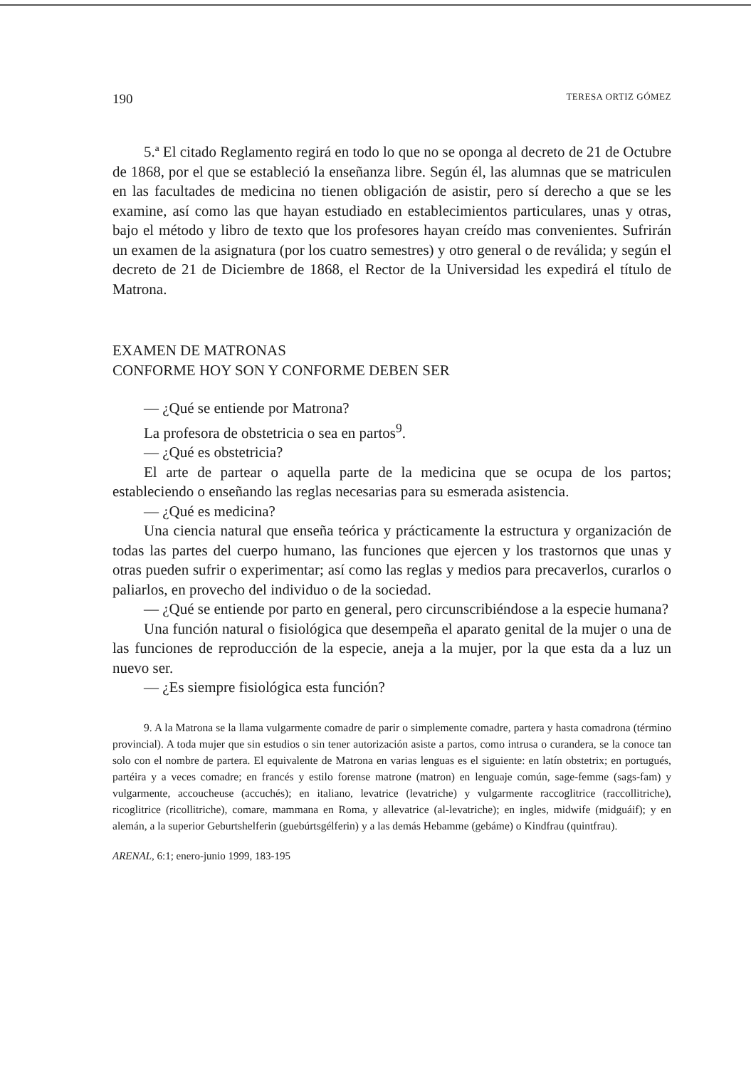190 TERESA ORTIZ GÓMEZ
5.ª El citado Reglamento regirá en todo lo que no se oponga al decreto de 21 de Octubre de 1868, por el que se estableció la enseñanza libre. Según él, las alumnas que se matriculen en las facultades de medicina no tienen obligación de asistir, pero sí derecho a que se les examine, así como las que hayan estudiado en establecimientos particulares, unas y otras, bajo el método y libro de texto que los profesores hayan creído mas convenientes. Sufrirán un examen de la asignatura (por los cuatro semestres) y otro general o de reválida; y según el decreto de 21 de Diciembre de 1868, el Rector de la Universidad les expedirá el título de Matrona.
EXAMEN DE MATRONAS
CONFORME HOY SON Y CONFORME DEBEN SER
— ¿Qué se entiende por Matrona?
La profesora de obstetricia o sea en partos<sup>9</sup>.
— ¿Qué es obstetricia?
El arte de partear o aquella parte de la medicina que se ocupa de los partos; estableciendo o enseñando las reglas necesarias para su esmerada asistencia.
— ¿Qué es medicina?
Una ciencia natural que enseña teórica y prácticamente la estructura y organización de todas las partes del cuerpo humano, las funciones que ejercen y los trastornos que unas y otras pueden sufrir o experimentar; así como las reglas y medios para precaverlos, curarlos o paliarlos, en provecho del individuo o de la sociedad.
— ¿Qué se entiende por parto en general, pero circunscribiéndose a la especie humana?
Una función natural o fisiológica que desempeña el aparato genital de la mujer o una de las funciones de reproducción de la especie, aneja a la mujer, por la que esta da a luz un nuevo ser.
— ¿Es siempre fisiológica esta función?
9. A la Matrona se la llama vulgarmente comadre de parir o simplemente comadre, partera y hasta comadrona (término provincial). A toda mujer que sin estudios o sin tener autorización asiste a partos, como intrusa o curandera, se la conoce tan solo con el nombre de partera. El equivalente de Matrona en varias lenguas es el siguiente: en latín obstetrix; en portugués, partéira y a veces comadre; en francés y estilo forense matrone (matron) en lenguaje común, sage-femme (sags-fam) y vulgarmente, accoucheuse (accuchés); en italiano, levatrice (levatriche) y vulgarmente raccoglitrice (raccollitriche), ricoglitrice (ricollitriche), comare, mammana en Roma, y allevatrice (al-levatriche); en ingles, midwife (midguáif); y en alemán, a la superior Geburtshelferin (guebúrtsgélferin) y a las demás Hebamme (gebáme) o Kindfrau (quintfrau).
ARENAL, 6:1; enero-junio 1999, 183-195